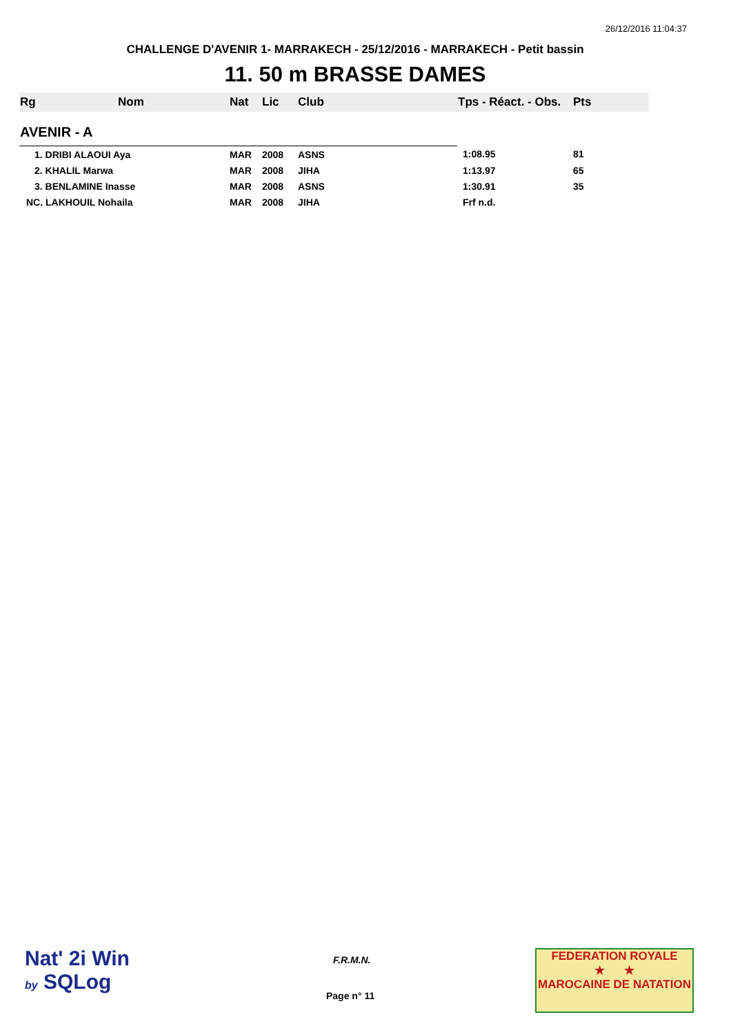26/12/2016 11:04:37
CHALLENGE D'AVENIR 1- MARRAKECH - 25/12/2016 - MARRAKECH - Petit bassin
11. 50 m BRASSE DAMES
| Rg | Nom | Nat | Lic | Club | Tps - Réact. - Obs. | Pts |
| --- | --- | --- | --- | --- | --- | --- |
| AVENIR - A | | | | | | |
| 1. DRIBI ALAOUI Aya | | MAR | 2008 | ASNS | 1:08.95 | 81 |
| 2. KHALIL Marwa | | MAR | 2008 | JIHA | 1:13.97 | 65 |
| 3. BENLAMINE Inasse | | MAR | 2008 | ASNS | 1:30.91 | 35 |
| NC. LAKHOUIL Nohaila | | MAR | 2008 | JIHA | Frf n.d. | |
Nat' 2i Win
by SQLog
F.R.M.N.
Page n° 11
FEDERATION ROYALE
★ ★
MAROCAINE DE NATATION